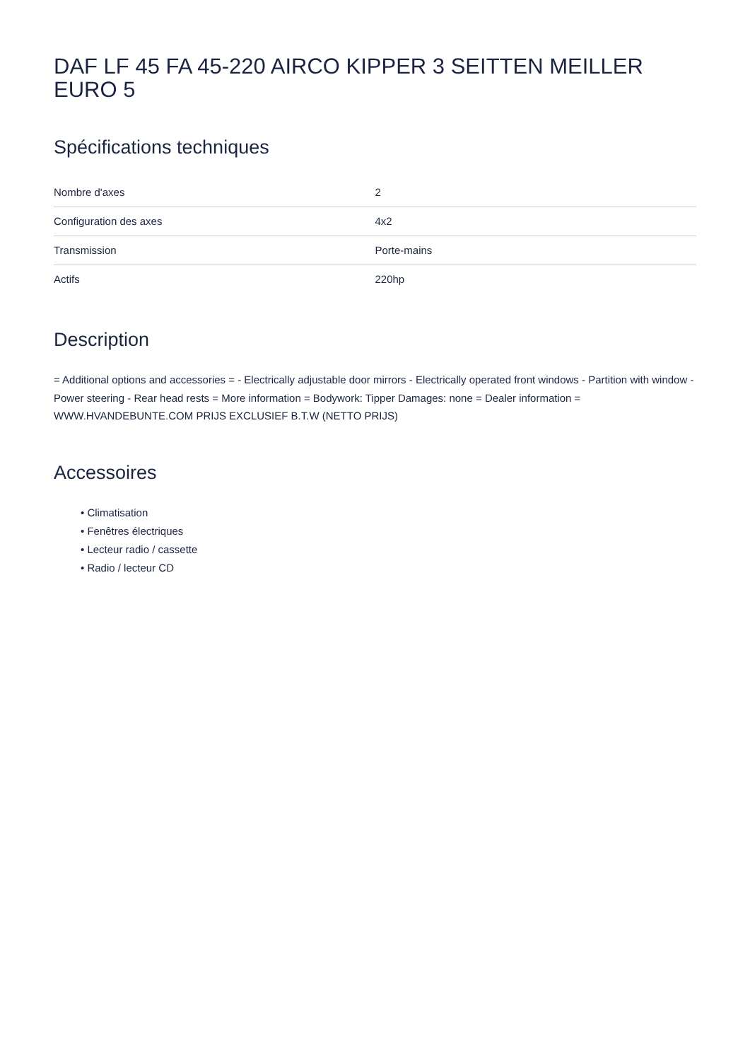DAF LF 45 FA 45-220 AIRCO KIPPER 3 SEITTEN MEILLER EURO 5
Spécifications techniques
| Nombre d'axes | 2 |
| Configuration des axes | 4x2 |
| Transmission | Porte-mains |
| Actifs | 220hp |
Description
= Additional options and accessories = - Electrically adjustable door mirrors - Electrically operated front windows - Partition with window - Power steering - Rear head rests = More information = Bodywork: Tipper Damages: none = Dealer information = WWW.HVANDEBUNTE.COM PRIJS EXCLUSIEF B.T.W (NETTO PRIJS)
Accessoires
• Climatisation
• Fenêtres électriques
• Lecteur radio / cassette
• Radio / lecteur CD